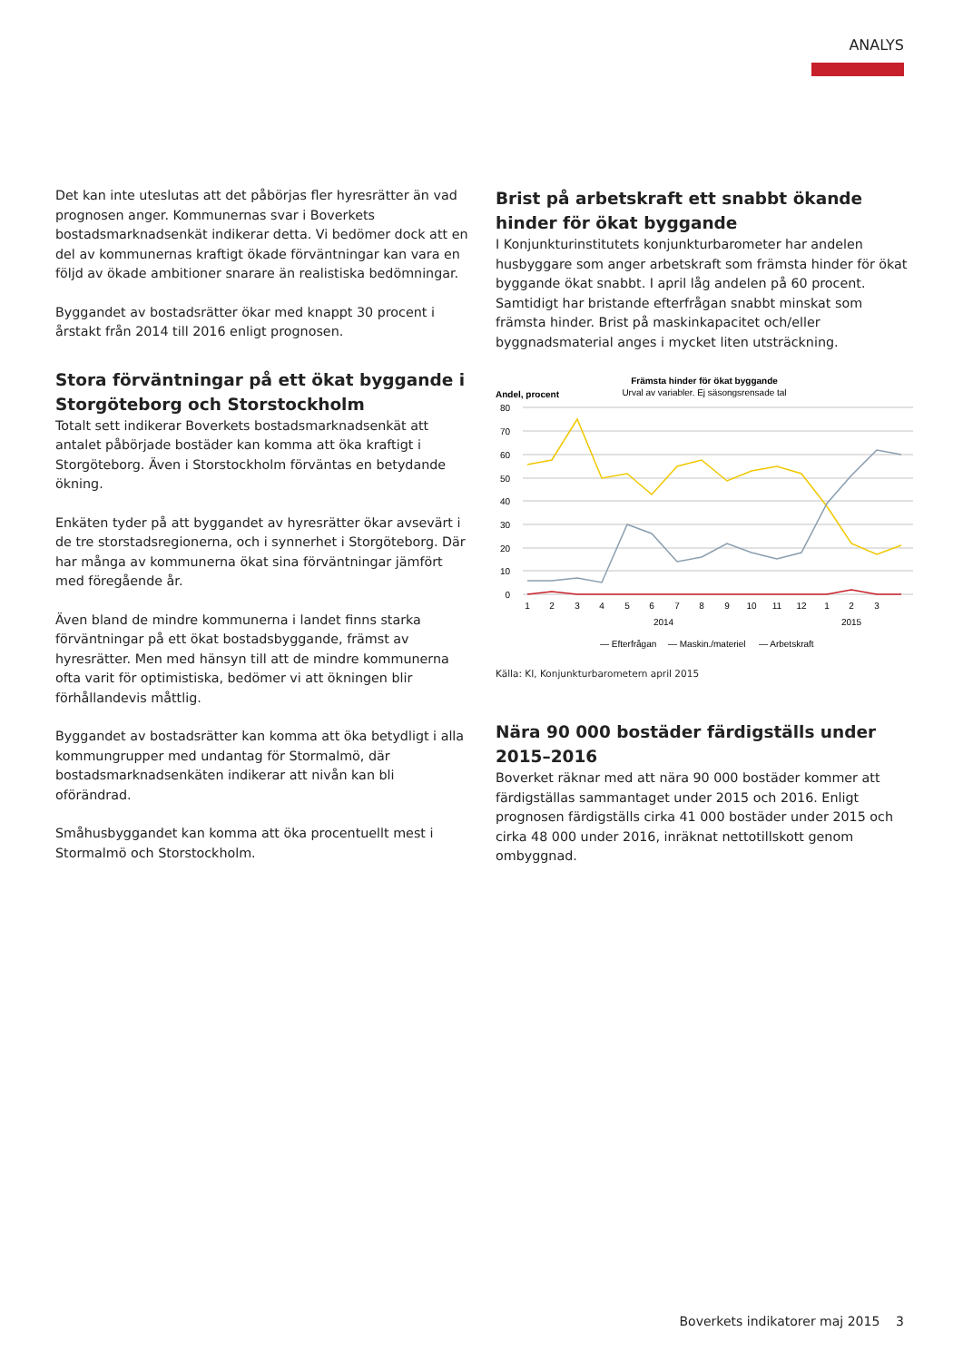ANALYS
Det kan inte uteslutas att det påbörjas fler hyresrätter än vad prognosen anger. Kommunernas svar i Boverkets bostadsmarknadsenkät indikerar detta. Vi bedömer dock att en del av kommunernas kraftigt ökade förväntningar kan vara en följd av ökade ambitioner snarare än realistiska bedömningar.
Byggandet av bostadsrätter ökar med knappt 30 procent i årstakt från 2014 till 2016 enligt prognosen.
Stora förväntningar på ett ökat byggande i Storgöteborg och Storstockholm
Totalt sett indikerar Boverkets bostadsmarknadsenkät att antalet påbörjade bostäder kan komma att öka kraftigt i Storgöteborg. Även i Storstockholm förväntas en betydande ökning.
Enkäten tyder på att byggandet av hyresrätter ökar avsevärt i de tre storstadsregionerna, och i synnerhet i Storgöteborg. Där har många av kommunerna ökat sina förväntningar jämfört med föregående år.
Även bland de mindre kommunerna i landet finns starka förväntningar på ett ökat bostadsbyggande, främst av hyresrätter. Men med hänsyn till att de mindre kommunerna ofta varit för optimistiska, bedömer vi att ökningen blir förhållandevis måttlig.
Byggandet av bostadsrätter kan komma att öka betydligt i alla kommungrupper med undantag för Stormalmö, där bostadsmarknadsenkäten indikerar att nivån kan bli oförändrad.
Småhusbyggandet kan komma att öka procentuellt mest i Stormalmö och Storstockholm.
Brist på arbetskraft ett snabbt ökande hinder för ökat byggande
I Konjunkturinstitutets konjunkturbarometer har andelen husbyggare som anger arbetskraft som främsta hinder för ökat byggande ökat snabbt. I april låg andelen på 60 procent. Samtidigt har bristande efterfrågan snabbt minskat som främsta hinder. Brist på maskinkapacitet och/eller byggnadsmaterial anges i mycket liten utsträckning.
Främsta hinder för ökat byggande
Urval av variabler. Ej säsongsrensade tal
Andel, procent
80
70
60
50
40
30
20
10
0
1
2
3
4
5
6
7
8
9
10
11
12
1
2
3
2014
2015
— Efterfrågan
— Maskin./materiel
— Arbetskraft
Källa: KI, Konjunkturbarometern april 2015
Nära 90 000 bostäder färdigställs under 2015–2016
Boverket räknar med att nära 90 000 bostäder kommer att färdigställas sammantaget under 2015 och 2016. Enligt prognosen färdigställs cirka 41 000 bostäder under 2015 och cirka 48 000 under 2016, inräknat nettotillskott genom ombyggnad.
Boverkets indikatorer maj 2015 3